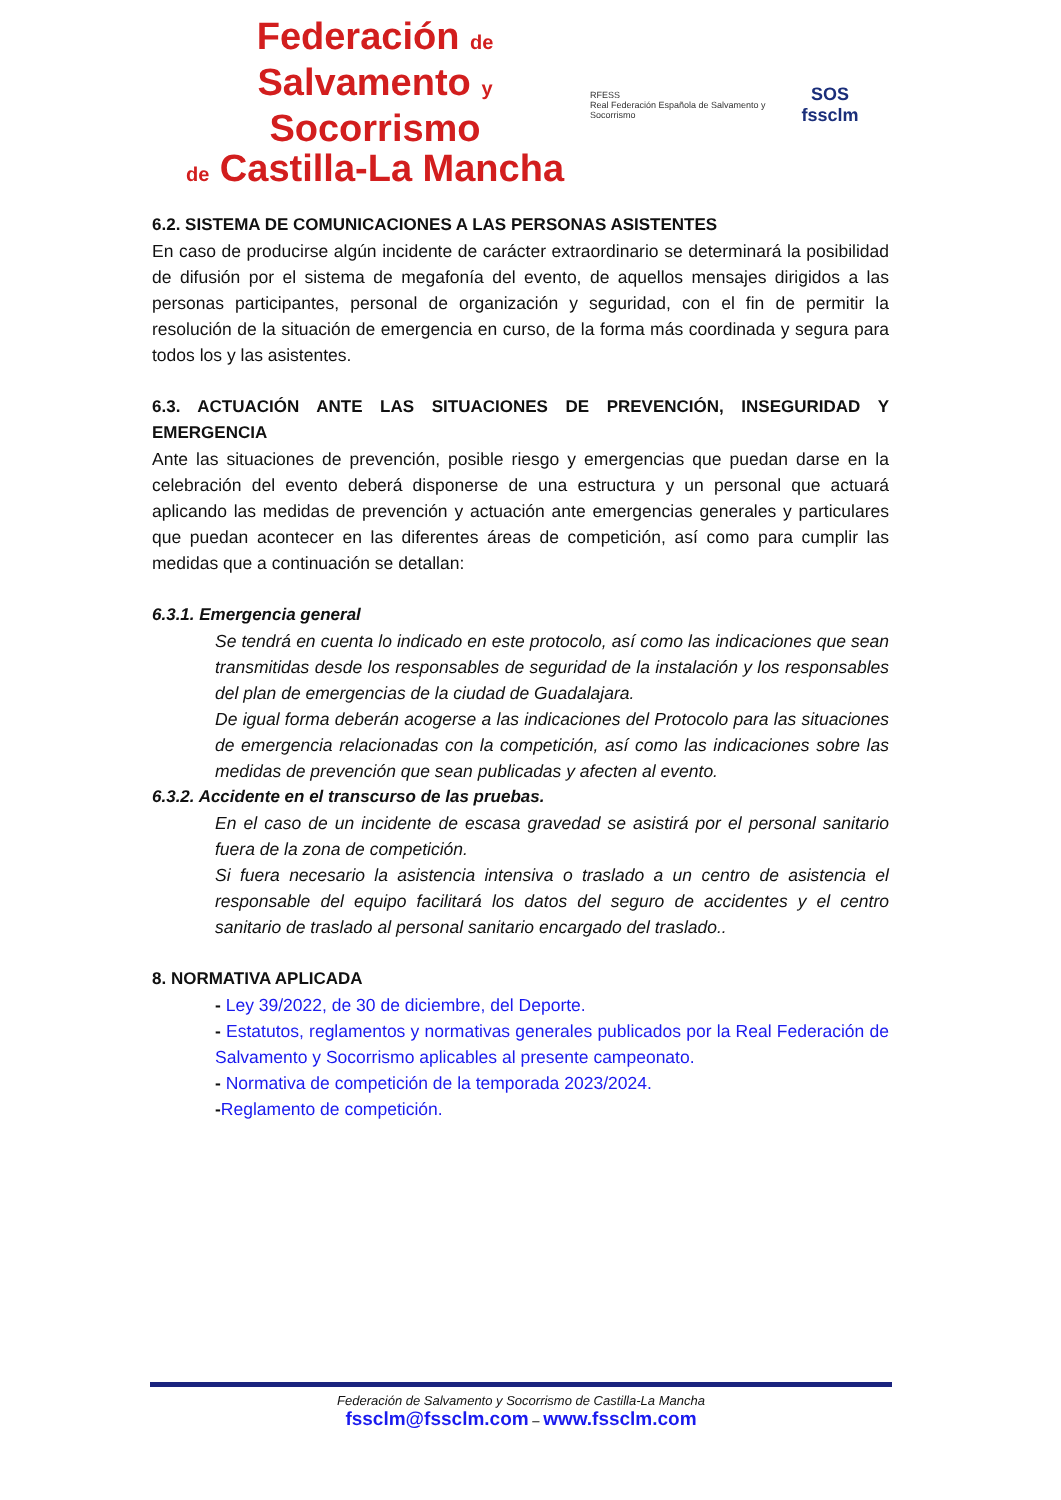Federación de
Salvamento y Socorrismo
de Castilla-La Mancha
RFESS
Real Federación Española de Salvamento y Socorrismo
SOS
fssclm
6.2. SISTEMA DE COMUNICACIONES A LAS PERSONAS ASISTENTES
En caso de producirse algún incidente de carácter extraordinario se determinará la posibilidad de difusión por el sistema de megafonía del evento, de aquellos mensajes dirigidos a las personas participantes, personal de organización y seguridad, con el fin de permitir la resolución de la situación de emergencia en curso, de la forma más coordinada y segura para todos los y las asistentes.
6.3. ACTUACIÓN ANTE LAS SITUACIONES DE PREVENCIÓN, INSEGURIDAD Y EMERGENCIA
Ante las situaciones de prevención, posible riesgo y emergencias que puedan darse en la celebración del evento deberá disponerse de una estructura y un personal que actuará aplicando las medidas de prevención y actuación ante emergencias generales y particulares que puedan acontecer en las diferentes áreas de competición, así como para cumplir las medidas que a continuación se detallan:
6.3.1. Emergencia general
Se tendrá en cuenta lo indicado en este protocolo, así como las indicaciones que sean transmitidas desde los responsables de seguridad de la instalación y los responsables del plan de emergencias de la ciudad de Guadalajara.
De igual forma deberán acogerse a las indicaciones del Protocolo para las situaciones de emergencia relacionadas con la competición, así como las indicaciones sobre las medidas de prevención que sean publicadas y afecten al evento.
6.3.2. Accidente en el transcurso de las pruebas.
En el caso de un incidente de escasa gravedad se asistirá por el personal sanitario fuera de la zona de competición.
Si fuera necesario la asistencia intensiva o traslado a un centro de asistencia el responsable del equipo facilitará los datos del seguro de accidentes y el centro sanitario de traslado al personal sanitario encargado del traslado..
8. NORMATIVA APLICADA
- Ley 39/2022, de 30 de diciembre, del Deporte.
- Estatutos, reglamentos y normativas generales publicados por la Real Federación de Salvamento y Socorrismo aplicables al presente campeonato.
- Normativa de competición de la temporada 2023/2024.
-Reglamento de competición.
Federación de Salvamento y Socorrismo de Castilla-La Mancha
fssclm@fssclm.com – www.fssclm.com